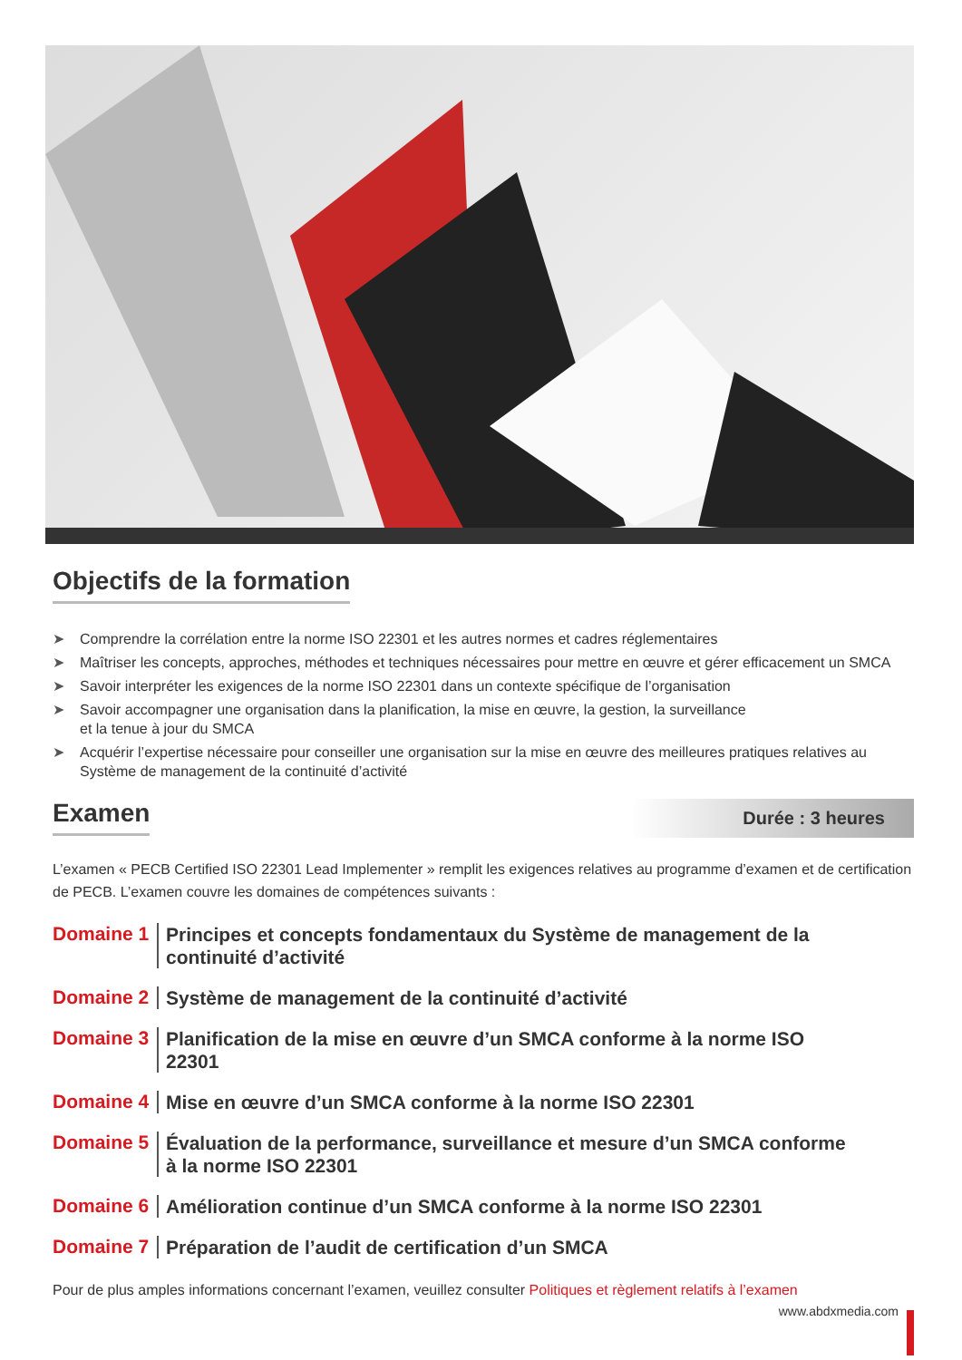Objectifs de la formation
➤ Comprendre la corrélation entre la norme ISO 22301 et les autres normes et cadres réglementaires
➤ Maîtriser les concepts, approches, méthodes et techniques nécessaires pour mettre en œuvre et gérer efficacement un SMCA
➤ Savoir interpréter les exigences de la norme ISO 22301 dans un contexte spécifique de l’organisation
➤ Savoir accompagner une organisation dans la planification, la mise en œuvre, la gestion, la surveillance
et la tenue à jour du SMCA
➤ Acquérir l’expertise nécessaire pour conseiller une organisation sur la mise en œuvre des meilleures pratiques relatives au Système de management de la continuité d’activité
Examen
Durée : 3 heures
L’examen « PECB Certified ISO 22301 Lead Implementer » remplit les exigences relatives au programme d’examen et de certification de PECB. L’examen couvre les domaines de compétences suivants :
Domaine 1
Principes et concepts fondamentaux du Système de management de la continuité d’activité
Domaine 2
Système de management de la continuité d’activité
Domaine 3
Planification de la mise en œuvre d’un SMCA conforme à la norme ISO 22301
Domaine 4
Mise en œuvre d’un SMCA conforme à la norme ISO 22301
Domaine 5
Évaluation de la performance, surveillance et mesure d’un SMCA conforme à la norme ISO 22301
Domaine 6
Amélioration continue d’un SMCA conforme à la norme ISO 22301
Domaine 7
Préparation de l’audit de certification d’un SMCA
Pour de plus amples informations concernant l’examen, veuillez consulter Politiques et règlement relatifs à l’examen
www.abdxmedia.com